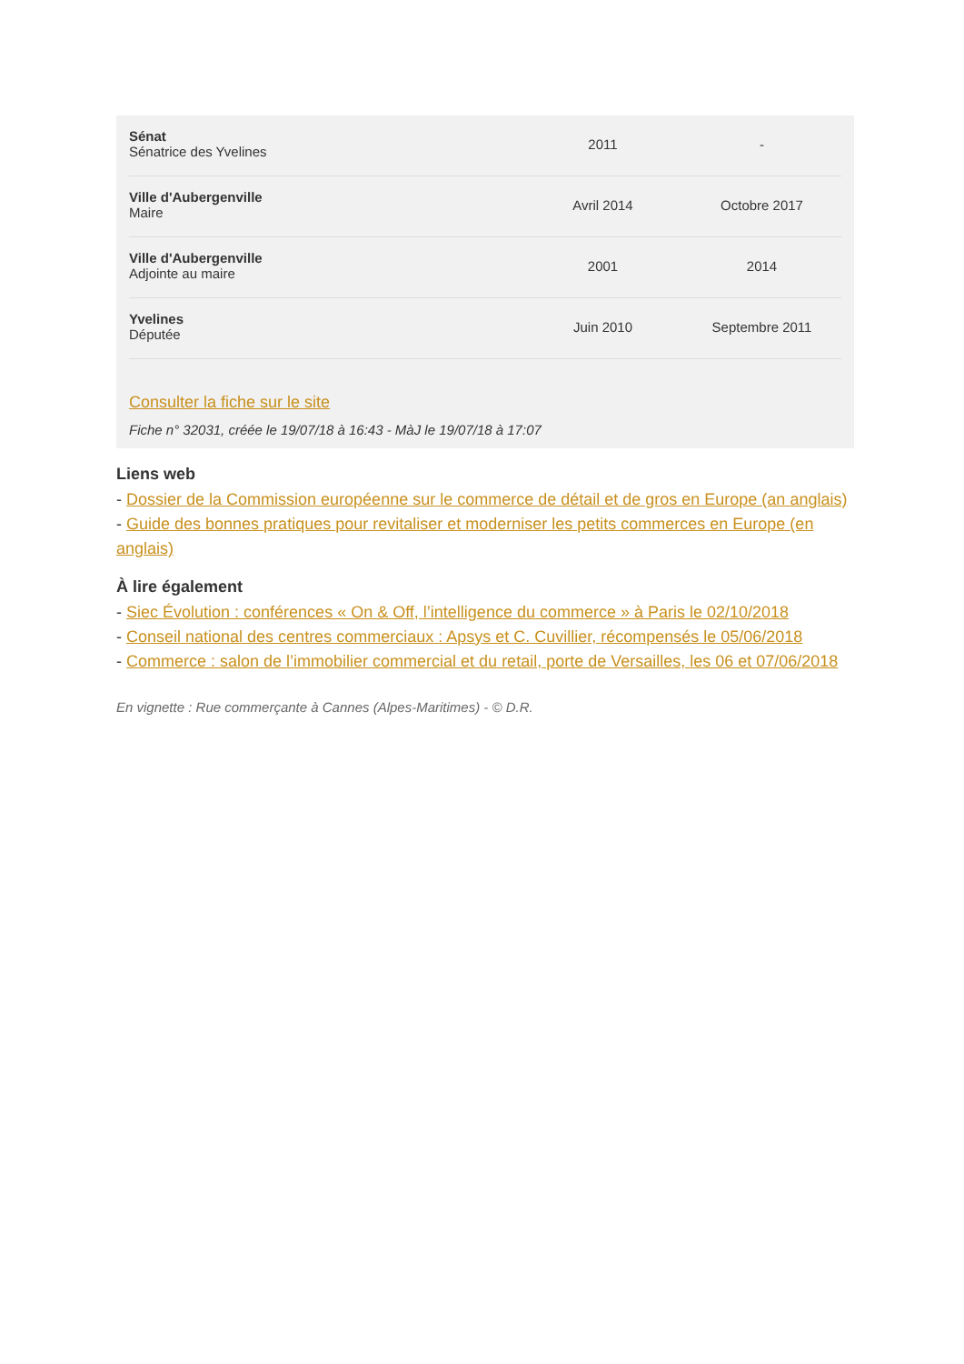| Sénat Sénatrice des Yvelines | 2011 | - |
| Ville d'Aubergenville Maire | Avril 2014 | Octobre 2017 |
| Ville d'Aubergenville Adjointe au maire | 2001 | 2014 |
| Yvelines Députée | Juin 2010 | Septembre 2011 |
Consulter la fiche sur le site
Fiche n° 32031, créée le 19/07/18 à 16:43 - MàJ le 19/07/18 à 17:07
Liens web
- Dossier de la Commission européenne sur le commerce de détail et de gros en Europe (an anglais)
- Guide des bonnes pratiques pour revitaliser et moderniser les petits commerces en Europe (en anglais)
À lire également
- Siec Évolution : conférences « On & Off, l’intelligence du commerce » à Paris le 02/10/2018
- Conseil national des centres commerciaux : Apsys et C. Cuvillier, récompensés le 05/06/2018
- Commerce : salon de l’immobilier commercial et du retail, porte de Versailles, les 06 et 07/06/2018
En vignette : Rue commerçante à Cannes (Alpes-Maritimes) - © D.R.